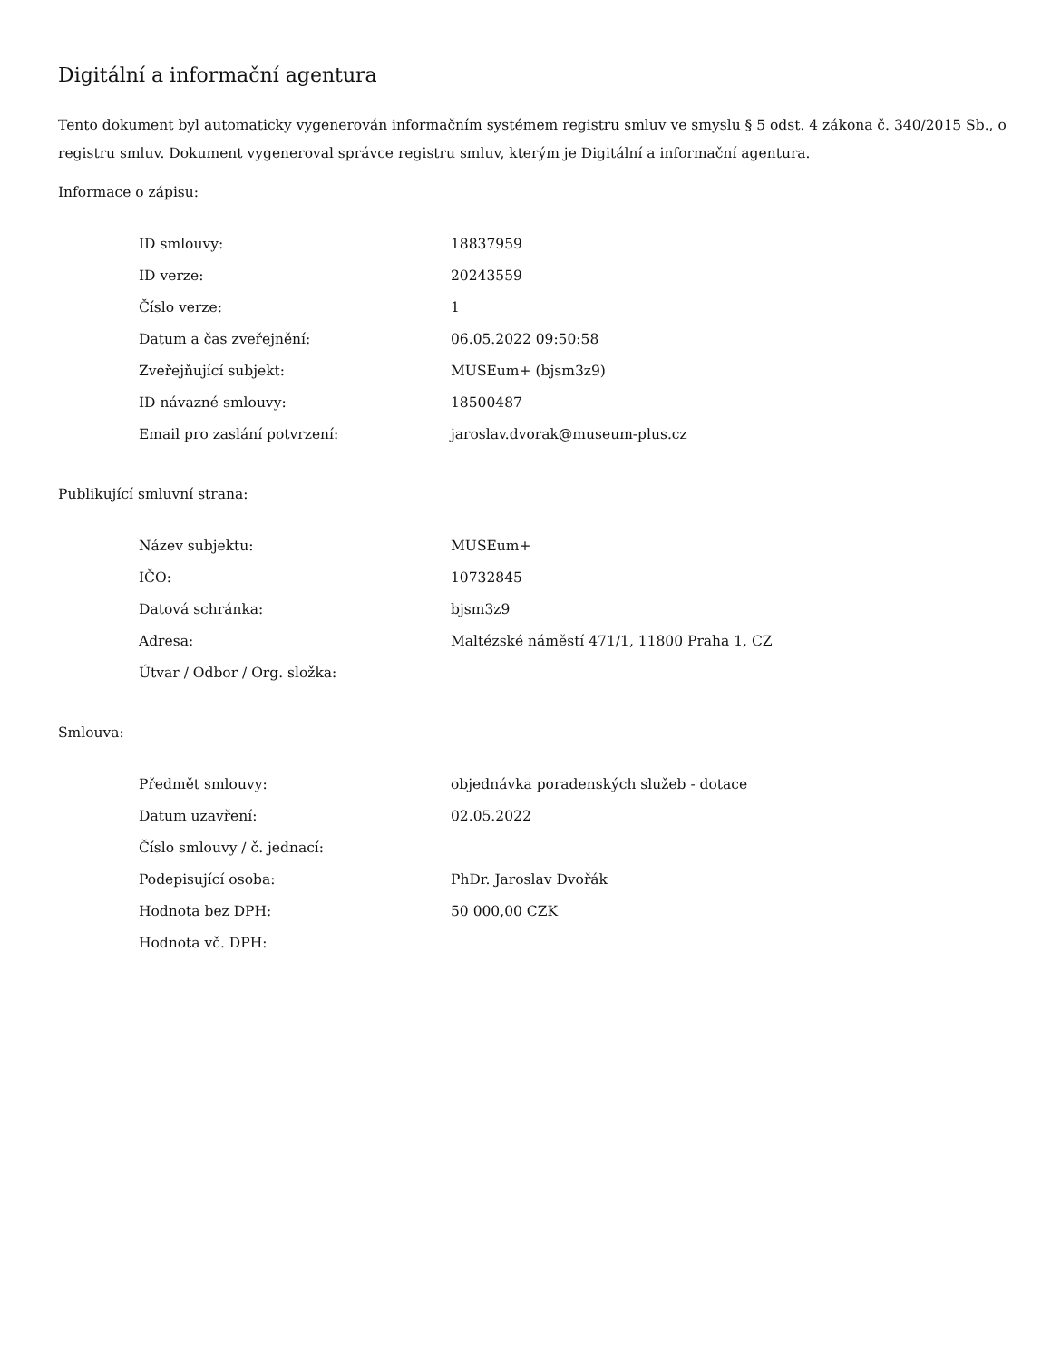Digitální a informační agentura
Tento dokument byl automaticky vygenerován informačním systémem registru smluv ve smyslu § 5 odst. 4 zákona č. 340/2015 Sb., o registru smluv. Dokument vygeneroval správce registru smluv, kterým je Digitální a informační agentura.
Informace o zápisu:
| ID smlouvy: | 18837959 |
| ID verze: | 20243559 |
| Číslo verze: | 1 |
| Datum a čas zveřejnění: | 06.05.2022 09:50:58 |
| Zveřejňující subjekt: | MUSEum+ (bjsm3z9) |
| ID návazné smlouvy: | 18500487 |
| Email pro zaslání potvrzení: | jaroslav.dvorak@museum-plus.cz |
Publikující smluvní strana:
| Název subjektu: | MUSEum+ |
| IČO: | 10732845 |
| Datová schránka: | bjsm3z9 |
| Adresa: | Maltézské náměstí 471/1, 11800 Praha 1, CZ |
| Útvar / Odbor / Org. složka: | |
Smlouva:
| Předmět smlouvy: | objednávka poradenských služeb - dotace |
| Datum uzavření: | 02.05.2022 |
| Číslo smlouvy / č. jednací: | |
| Podepisující osoba: | PhDr. Jaroslav Dvořák |
| Hodnota bez DPH: | 50 000,00 CZK |
| Hodnota vč. DPH: | |